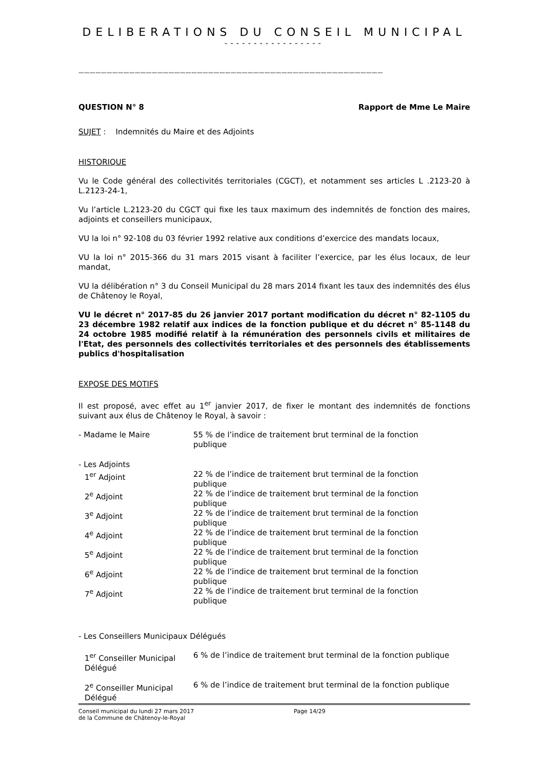DELIBERATIONS DU CONSEIL MUNICIPAL
-----------------
〰〰〰〰〰〰〰〰〰〰〰〰〰〰〰〰〰〰〰〰〰〰〰〰〰〰〰〰〰〰〰〰〰〰〰〰〰〰〰〰〰〰〰〰〰〰〰〰〰〰〰〰〰〰
QUESTION N° 8 Rapport de Mme Le Maire
SUJET : Indemnités du Maire et des Adjoints
HISTORIQUE
Vu le Code général des collectivités territoriales (CGCT), et notamment ses articles L .2123-20 à L.2123-24-1,
Vu l’article L.2123-20 du CGCT qui fixe les taux maximum des indemnités de fonction des maires, adjoints et conseillers municipaux,
VU la loi n° 92-108 du 03 février 1992 relative aux conditions d’exercice des mandats locaux,
VU la loi n° 2015-366 du 31 mars 2015 visant à faciliter l’exercice, par les élus locaux, de leur mandat,
VU la délibération n° 3 du Conseil Municipal du 28 mars 2014 fixant les taux des indemnités des élus de Châtenoy le Royal,
VU le décret n° 2017-85 du 26 janvier 2017 portant modification du décret n° 82-1105 du 23 décembre 1982 relatif aux indices de la fonction publique et du décret n° 85-1148 du 24 octobre 1985 modifié relatif à la rémunération des personnels civils et militaires de l'Etat, des personnels des collectivités territoriales et des personnels des établissements publics d'hospitalisation
EXPOSE DES MOTIFS
Il est proposé, avec effet au 1<sup>er</sup> janvier 2017, de fixer le montant des indemnités de fonctions suivant aux élus de Châtenoy le Royal, à savoir :
| - Madame le Maire | 55 % de l’indice de traitement brut terminal de la fonction publique |
| - Les Adjoints | |
| 1<sup>er</sup> Adjoint | 22 % de l’indice de traitement brut terminal de la fonction publique |
| 2<sup>e</sup> Adjoint | 22 % de l’indice de traitement brut terminal de la fonction publique |
| 3<sup>e</sup> Adjoint | 22 % de l’indice de traitement brut terminal de la fonction publique |
| 4<sup>e</sup> Adjoint | 22 % de l’indice de traitement brut terminal de la fonction publique |
| 5<sup>e</sup> Adjoint | 22 % de l’indice de traitement brut terminal de la fonction publique |
| 6<sup>e</sup> Adjoint | 22 % de l’indice de traitement brut terminal de la fonction publique |
| 7<sup>e</sup> Adjoint | 22 % de l’indice de traitement brut terminal de la fonction publique |
- Les Conseillers Municipaux Délégués
| 1<sup>er</sup> Conseiller Municipal Délégué | 6 % de l’indice de traitement brut terminal de la fonction publique |
| 2<sup>e</sup> Conseiller Municipal Délégué | 6 % de l’indice de traitement brut terminal de la fonction publique |
Conseil municipal du lundi 27 mars 2017
de la Commune de Châtenoy-le-Royal
Page 14/29